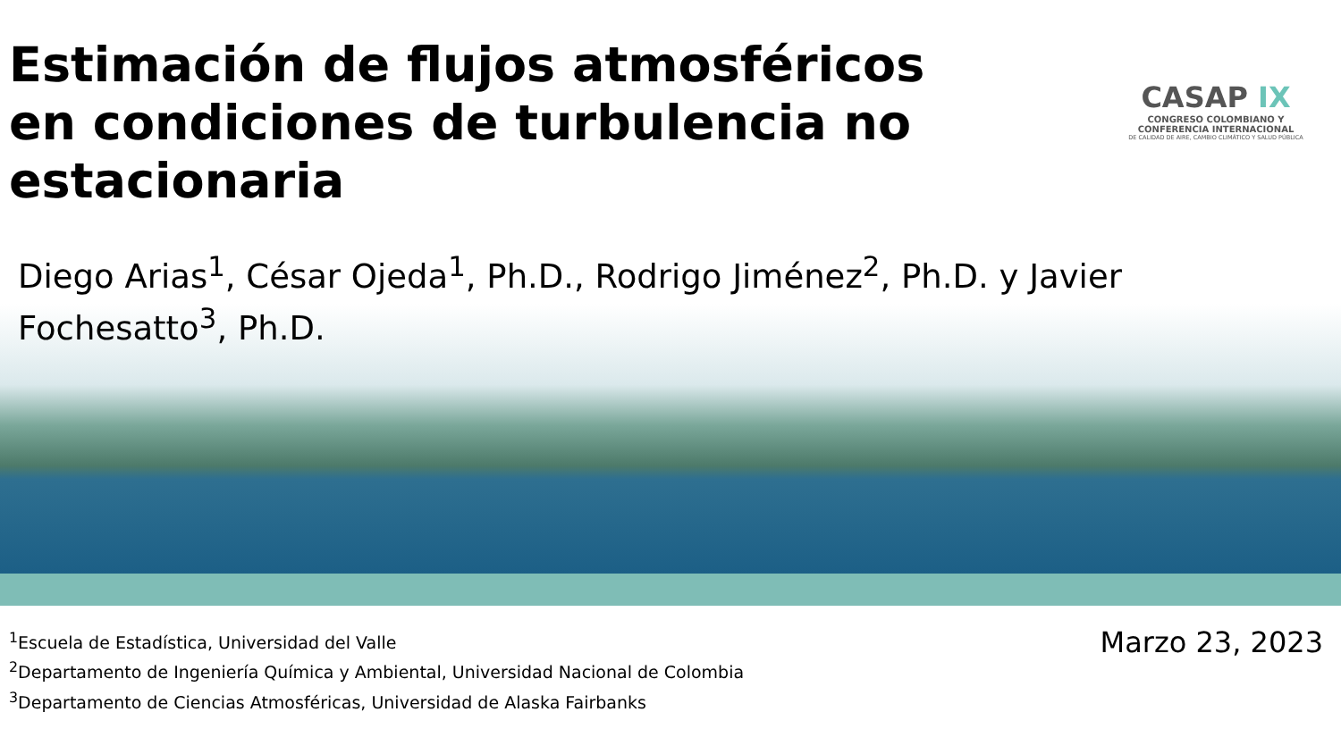Estimación de flujos atmosféricos en condiciones de turbulencia no estacionaria
CASAP IX
CONGRESO COLOMBIANO Y
CONFERENCIA INTERNACIONAL
DE CALIDAD DE AIRE, CAMBIO CLIMÁTICO Y SALUD PÚBLICA
Diego Arias<sup>1</sup>, César Ojeda<sup>1</sup>, Ph.D., Rodrigo Jiménez<sup>2</sup>, Ph.D. y Javier Fochesatto<sup>3</sup>, Ph.D.
<sup>1</sup> Escuela de Estadística, Universidad del Valle
<sup>2</sup> Departamento de Ingeniería Química y Ambiental, Universidad Nacional de Colombia
<sup>3</sup> Departamento de Ciencias Atmosféricas, Universidad de Alaska Fairbanks
Marzo 23, 2023